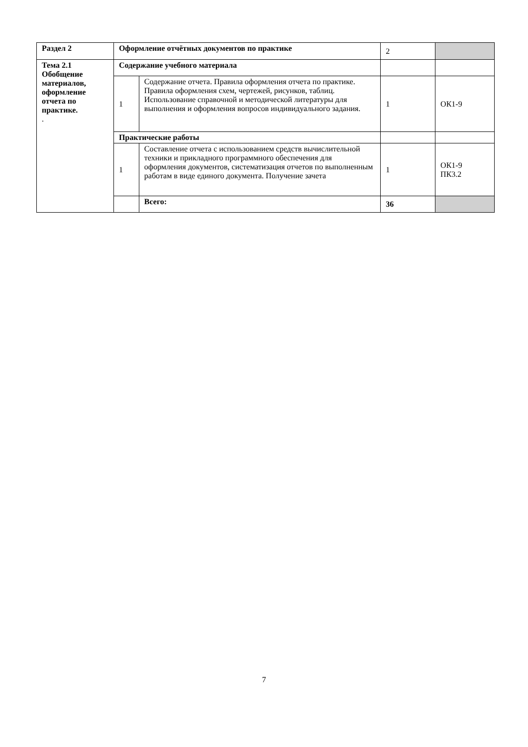| Раздел 2 | Оформление отчётных документов по практике | | 2 | |
| Тема 2.1 Обобщение материалов, оформление отчета по практике. . | Содержание учебного материала | | | |
| | 1 | Содержание отчета. Правила оформления отчета по практике. Правила оформления схем, чертежей, рисунков, таблиц. Использование справочной и методической литературы для выполнения и оформления вопросов индивидуального задания. | 1 | ОК1-9 |
| | Практические работы | | | |
| | 1 | Составление отчета с использованием средств вычислительной техники и прикладного программного обеспечения для оформления документов, систематизация отчетов по выполненным работам в виде единого документа. Получение зачета | 1 | ОК1-9 ПК3.2 |
| | | Всего: | 36 | |
7